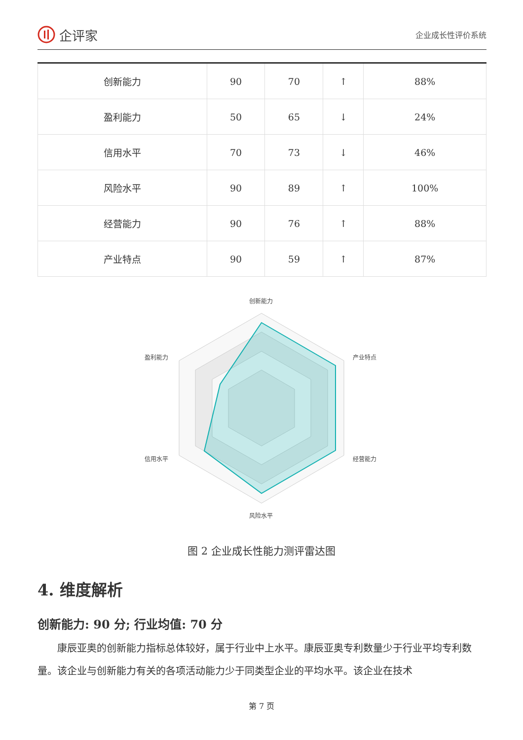企评家
企业成长性评价系统
| 创新能力 | 90 | 70 | ↑ | 88% |
| 盈利能力 | 50 | 65 | ↓ | 24% |
| 信用水平 | 70 | 73 | ↓ | 46% |
| 风险水平 | 90 | 89 | ↑ | 100% |
| 经营能力 | 90 | 76 | ↑ | 88% |
| 产业特点 | 90 | 59 | ↑ | 87% |
创新能力
产业特点
经营能力
风险水平
信用水平
盈利能力
图 2 企业成长性能力测评雷达图
4. 维度解析
创新能力: 90 分; 行业均值: 70 分
康辰亚奥的创新能力指标总体较好，属于行业中上水平。康辰亚奥专利数量少于行业平均专利数量。该企业与创新能力有关的各项活动能力少于同类型企业的平均水平。该企业在技术
第 7 页